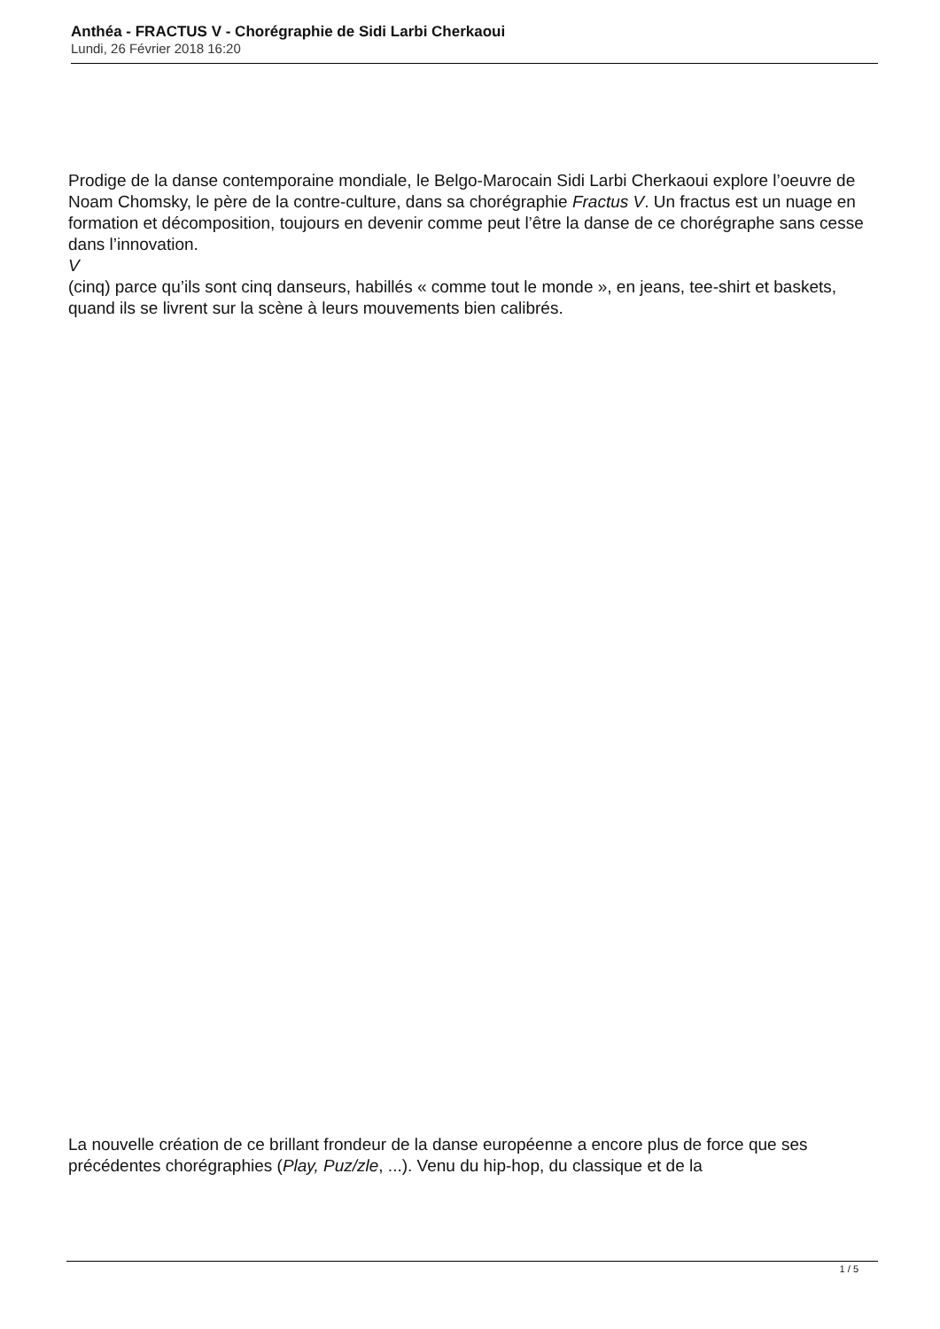Anthéa - FRACTUS V - Chorégraphie de Sidi Larbi Cherkaoui
Lundi, 26 Février 2018 16:20
Prodige de la danse contemporaine mondiale, le Belgo-Marocain Sidi Larbi Cherkaoui explore l’oeuvre de Noam Chomsky, le père de la contre-culture, dans sa chorégraphie Fractus V. Un fractus est un nuage en formation et décomposition, toujours en devenir comme peut l’être la danse de ce chorégraphe sans cesse dans l’innovation.
V
(cinq) parce qu’ils sont cinq danseurs, habillés « comme tout le monde », en jeans, tee-shirt et baskets, quand ils se livrent sur la scène à leurs mouvements bien calibrés.
La nouvelle création de ce brillant frondeur de la danse européenne a encore plus de force que ses précédentes chorégraphies (Play, Puz/zle, ...). Venu du hip-hop, du classique et de la
1 / 5